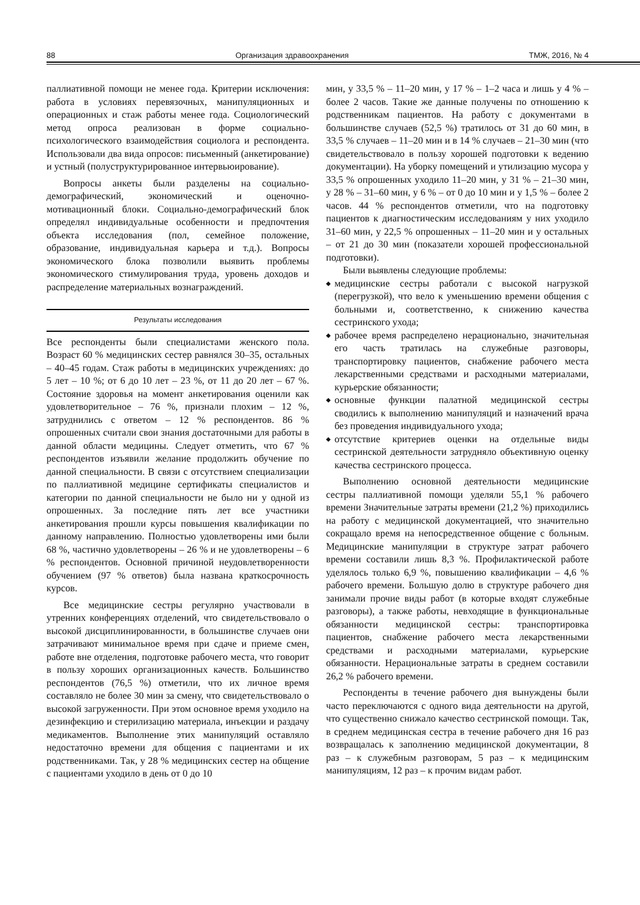88 Организация здравоохранения ТМЖ, 2016, № 4
паллиативной помощи не менее года. Критерии исключения: работа в условиях перевязочных, манипуляционных и операционных и стаж работы менее года. Социологический метод опроса реализован в форме социально-психологического взаимодействия социолога и респондента. Использовали два вида опросов: письменный (анкетирование) и устный (полуструктурированное интервьюирование).
Вопросы анкеты были разделены на социально-демографический, экономический и оценочно-мотивационный блоки. Социально-демографический блок определял индивидуальные особенности и предпочтения объекта исследования (пол, семейное положение, образование, индивидуальная карьера и т.д.). Вопросы экономического блока позволили выявить проблемы экономического стимулирования труда, уровень доходов и распределение материальных вознаграждений.
Результаты исследования
Все респонденты были специалистами женского пола. Возраст 60 % медицинских сестер равнялся 30–35, остальных – 40–45 годам. Стаж работы в медицинских учреждениях: до 5 лет – 10 %; от 6 до 10 лет – 23 %, от 11 до 20 лет – 67 %. Состояние здоровья на момент анкетирования оценили как удовлетворительное – 76 %, признали плохим – 12 %, затруднились с ответом – 12 % респондентов. 86 % опрошенных считали свои знания достаточными для работы в данной области медицины. Следует отметить, что 67 % респондентов изъявили желание продолжить обучение по данной специальности. В связи с отсутствием специализации по паллиативной медицине сертификаты специалистов и категории по данной специальности не было ни у одной из опрошенных. За последние пять лет все участники анкетирования прошли курсы повышения квалификации по данному направлению. Полностью удовлетворены ими были 68 %, частично удовлетворены – 26 % и не удовлетворены – 6 % респондентов. Основной причиной неудовлетворенности обучением (97 % ответов) была названа краткосрочность курсов.
Все медицинские сестры регулярно участвовали в утренних конференциях отделений, что свидетельствовало о высокой дисциплинированности, в большинстве случаев они затрачивают минимальное время при сдаче и приеме смен, работе вне отделения, подготовке рабочего места, что говорит в пользу хороших организационных качеств. Большинство респондентов (76,5 %) отметили, что их личное время составляло не более 30 мин за смену, что свидетельствовало о высокой загруженности. При этом основное время уходило на дезинфекцию и стерилизацию материала, инъекции и раздачу медикаментов. Выполнение этих манипуляций оставляло недостаточно времени для общения с пациентами и их родственниками. Так, у 28 % медицинских сестер на общение с пациентами уходило в день от 0 до 10
мин, у 33,5 % – 11–20 мин, у 17 % – 1–2 часа и лишь у 4 % – более 2 часов. Такие же данные получены по отношению к родственникам пациентов. На работу с документами в большинстве случаев (52,5 %) тратилось от 31 до 60 мин, в 33,5 % случаев – 11–20 мин и в 14 % случаев – 21–30 мин (что свидетельствовало в пользу хорошей подготовки к ведению документации). На уборку помещений и утилизацию мусора у 33,5 % опрошенных уходило 11–20 мин, у 31 % – 21–30 мин, у 28 % – 31–60 мин, у 6 % – от 0 до 10 мин и у 1,5 % – более 2 часов. 44 % респондентов отметили, что на подготовку пациентов к диагностическим исследованиям у них уходило 31–60 мин, у 22,5 % опрошенных – 11–20 мин и у остальных – от 21 до 30 мин (показатели хорошей профессиональной подготовки).
Были выявлены следующие проблемы:
◆ медицинские сестры работали с высокой нагрузкой (перегрузкой), что вело к уменьшению времени общения с больными и, соответственно, к снижению качества сестринского ухода;
◆ рабочее время распределено нерационально, значительная его часть тратилась на служебные разговоры, транспортировку пациентов, снабжение рабочего места лекарственными средствами и расходными материалами, курьерские обязанности;
◆ основные функции палатной медицинской сестры сводились к выполнению манипуляций и назначений врача без проведения индивидуального ухода;
◆ отсутствие критериев оценки на отдельные виды сестринской деятельности затрудняло объективную оценку качества сестринского процесса.
Выполнению основной деятельности медицинские сестры паллиативной помощи уделяли 55,1 % рабочего времени Значительные затраты времени (21,2 %) приходились на работу с медицинской документацией, что значительно сокращало время на непосредственное общение с больным. Медицинские манипуляции в структуре затрат рабочего времени составили лишь 8,3 %. Профилактической работе уделялось только 6,9 %, повышению квалификации – 4,6 % рабочего времени. Большую долю в структуре рабочего дня занимали прочие виды работ (в которые входят служебные разговоры), а также работы, невходящие в функциональные обязанности медицинской сестры: транспортировка пациентов, снабжение рабочего места лекарственными средствами и расходными материалами, курьерские обязанности. Нерациональные затраты в среднем составили 26,2 % рабочего времени.
Респонденты в течение рабочего дня вынуждены были часто переключаются с одного вида деятельности на другой, что существенно снижало качество сестринской помощи. Так, в среднем медицинская сестра в течение рабочего дня 16 раз возвращалась к заполнению медицинской документации, 8 раз – к служебным разговорам, 5 раз – к медицинским манипуляциям, 12 раз – к прочим видам работ.